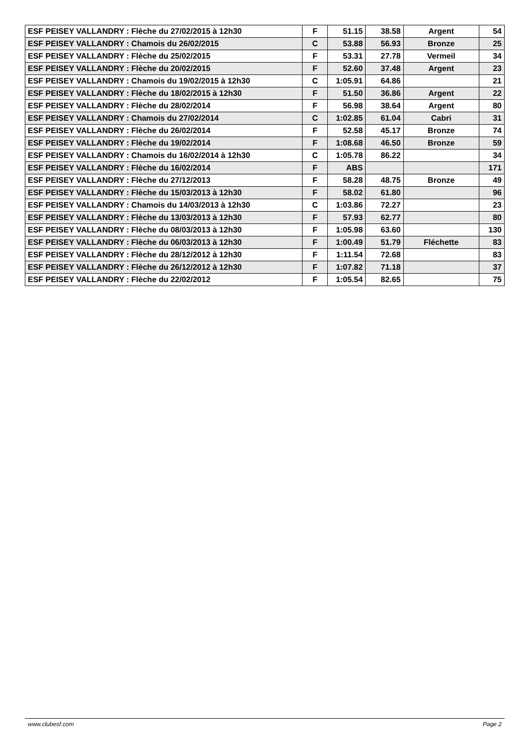| ESF PEISEY VALLANDRY : Flèche du 27/02/2015 à 12h30 | F | 51.15 | 38.58 | Argent | 54 |
| ESF PEISEY VALLANDRY : Chamois du 26/02/2015 | C | 53.88 | 56.93 | Bronze | 25 |
| ESF PEISEY VALLANDRY : Flèche du 25/02/2015 | F | 53.31 | 27.78 | Vermeil | 34 |
| ESF PEISEY VALLANDRY : Flèche du 20/02/2015 | F | 52.60 | 37.48 | Argent | 23 |
| ESF PEISEY VALLANDRY : Chamois du 19/02/2015 à 12h30 | C | 1:05.91 | 64.86 | | 21 |
| ESF PEISEY VALLANDRY : Flèche du 18/02/2015 à 12h30 | F | 51.50 | 36.86 | Argent | 22 |
| ESF PEISEY VALLANDRY : Flèche du 28/02/2014 | F | 56.98 | 38.64 | Argent | 80 |
| ESF PEISEY VALLANDRY : Chamois du 27/02/2014 | C | 1:02.85 | 61.04 | Cabri | 31 |
| ESF PEISEY VALLANDRY : Flèche du 26/02/2014 | F | 52.58 | 45.17 | Bronze | 74 |
| ESF PEISEY VALLANDRY : Flèche du 19/02/2014 | F | 1:08.68 | 46.50 | Bronze | 59 |
| ESF PEISEY VALLANDRY : Chamois du 16/02/2014 à 12h30 | C | 1:05.78 | 86.22 | | 34 |
| ESF PEISEY VALLANDRY : Flèche du 16/02/2014 | F | ABS | | | 171 |
| ESF PEISEY VALLANDRY : Flèche du 27/12/2013 | F | 58.28 | 48.75 | Bronze | 49 |
| ESF PEISEY VALLANDRY : Flèche du 15/03/2013 à 12h30 | F | 58.02 | 61.80 | | 96 |
| ESF PEISEY VALLANDRY : Chamois du 14/03/2013 à 12h30 | C | 1:03.86 | 72.27 | | 23 |
| ESF PEISEY VALLANDRY : Flèche du 13/03/2013 à 12h30 | F | 57.93 | 62.77 | | 80 |
| ESF PEISEY VALLANDRY : Flèche du 08/03/2013 à 12h30 | F | 1:05.98 | 63.60 | | 130 |
| ESF PEISEY VALLANDRY : Flèche du 06/03/2013 à 12h30 | F | 1:00.49 | 51.79 | Fléchette | 83 |
| ESF PEISEY VALLANDRY : Flèche du 28/12/2012 à 12h30 | F | 1:11.54 | 72.68 | | 83 |
| ESF PEISEY VALLANDRY : Flèche du 26/12/2012 à 12h30 | F | 1:07.82 | 71.18 | | 37 |
| ESF PEISEY VALLANDRY : Flèche du 22/02/2012 | F | 1:05.54 | 82.65 | | 75 |
www.clubesf.com Page 2